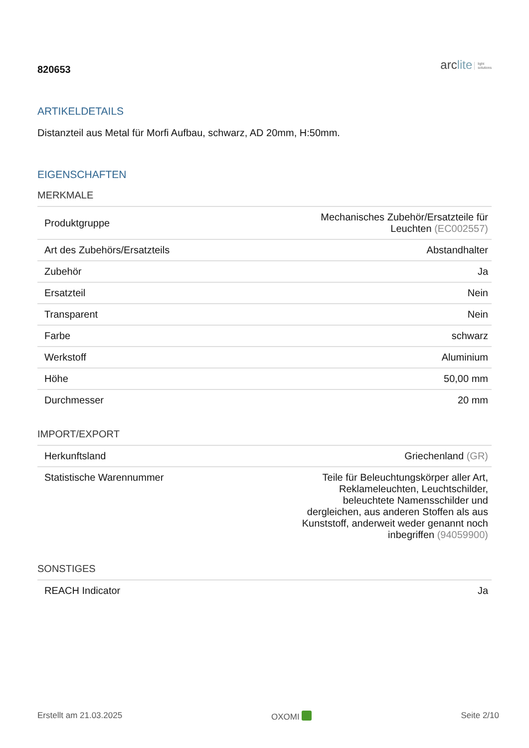820653
arclite light
solutions
ARTIKELDETAILS
Distanzteil aus Metal für Morfi Aufbau, schwarz, AD 20mm, H:50mm.
EIGENSCHAFTEN
MERKMALE
| Produktgruppe | Mechanisches Zubehör/Ersatzteile für Leuchten (EC002557) |
| Art des Zubehörs/Ersatzteils | Abstandhalter |
| Zubehör | Ja |
| Ersatzteil | Nein |
| Transparent | Nein |
| Farbe | schwarz |
| Werkstoff | Aluminium |
| Höhe | 50,00 mm |
| Durchmesser | 20 mm |
IMPORT/EXPORT
| Herkunftsland | Griechenland (GR) |
| Statistische Warennummer | Teile für Beleuchtungskörper aller Art, Reklameleuchten, Leuchtschilder, beleuchtete Namensschilder und dergleichen, aus anderen Stoffen als aus Kunststoff, anderweit weder genannt noch inbegriffen (94059900) |
SONSTIGES
| REACH Indicator | Ja |
Erstellt am 21.03.2025 OXOMI Seite 2/10